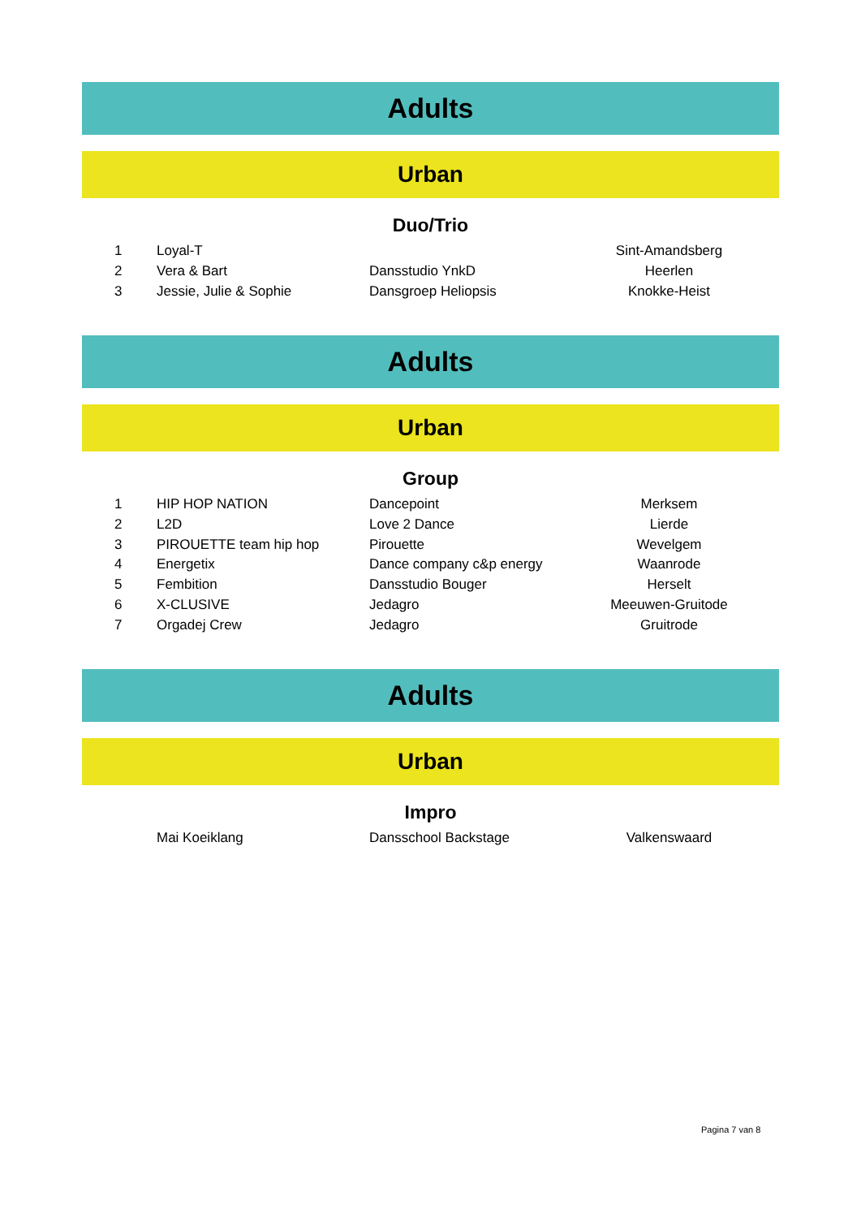Adults
Urban
Duo/Trio
| 1 | Loyal-T | | Sint-Amandsberg |
| 2 | Vera & Bart | Dansstudio YnkD | Heerlen |
| 3 | Jessie, Julie & Sophie | Dansgroep Heliopsis | Knokke-Heist |
Adults
Urban
Group
| 1 | HIP HOP NATION | Dancepoint | Merksem |
| 2 | L2D | Love 2 Dance | Lierde |
| 3 | PIROUETTE team hip hop | Pirouette | Wevelgem |
| 4 | Energetix | Dance company c&p energy | Waanrode |
| 5 | Fembition | Dansstudio Bouger | Herselt |
| 6 | X-CLUSIVE | Jedagro | Meeuwen-Gruitode |
| 7 | Orgadej Crew | Jedagro | Gruitrode |
Adults
Urban
Impro
| | Mai Koeiklang | Dansschool Backstage | Valkenswaard |
Pagina 7 van 8